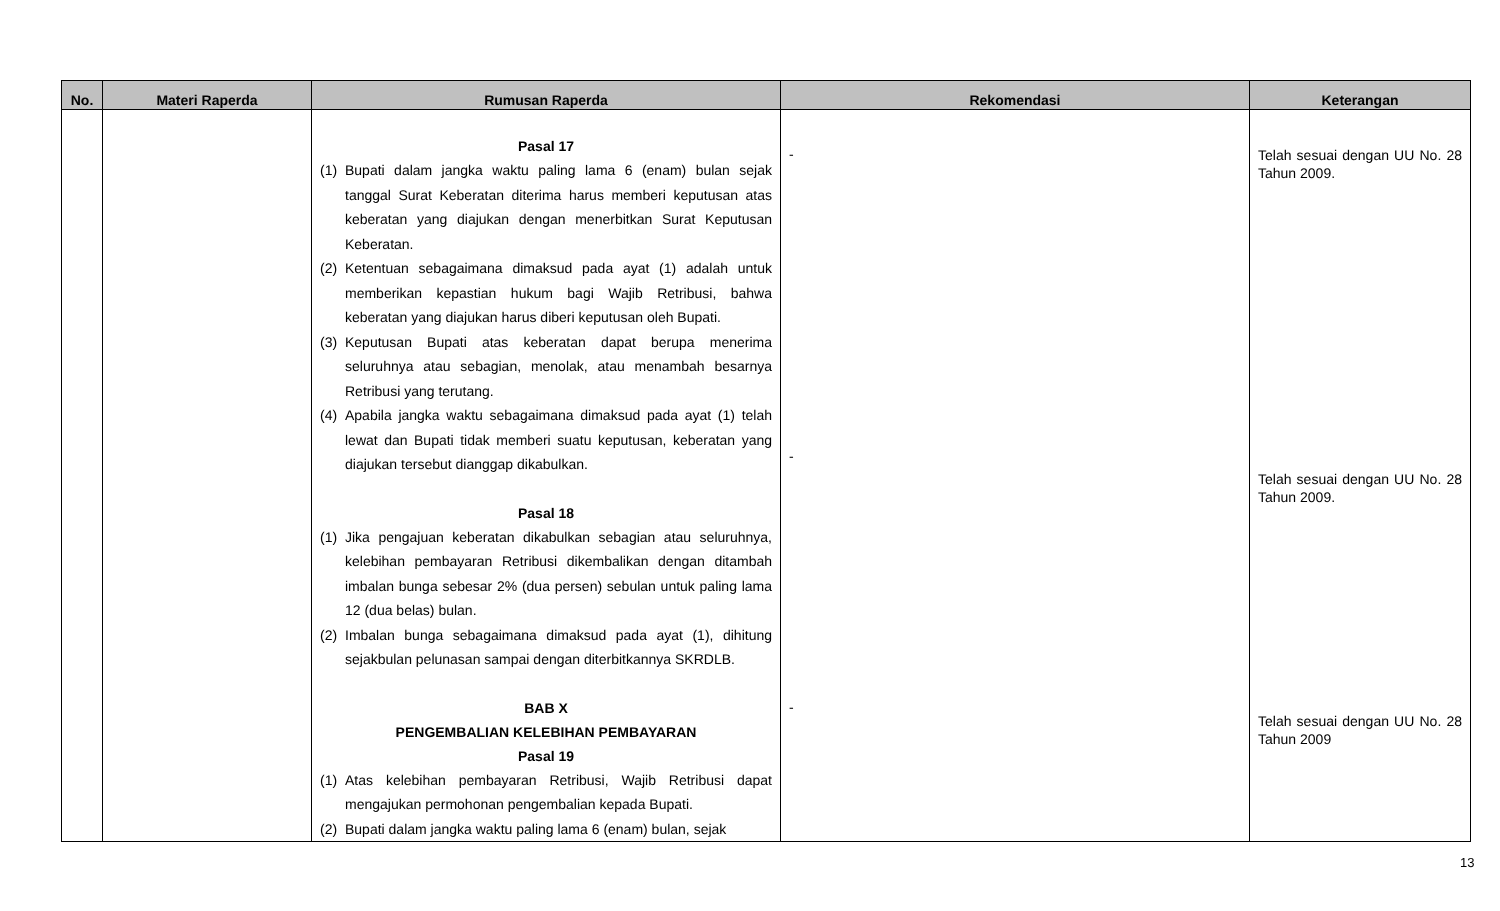| No. | Materi Raperda | Rumusan Raperda | Rekomendasi | Keterangan |
| --- | --- | --- | --- | --- |
| | | Pasal 17 (1) Bupati dalam jangka waktu paling lama 6 (enam) bulan sejak tanggal Surat Keberatan diterima harus memberi keputusan atas keberatan yang diajukan dengan menerbitkan Surat Keputusan Keberatan. (2) Ketentuan sebagaimana dimaksud pada ayat (1) adalah untuk memberikan kepastian hukum bagi Wajib Retribusi, bahwa keberatan yang diajukan harus diberi keputusan oleh Bupati. (3) Keputusan Bupati atas keberatan dapat berupa menerima seluruhnya atau sebagian, menolak, atau menambah besarnya Retribusi yang terutang. (4) Apabila jangka waktu sebagaimana dimaksud pada ayat (1) telah lewat dan Bupati tidak memberi suatu keputusan, keberatan yang diajukan tersebut dianggap dikabulkan. Pasal 18 (1) Jika pengajuan keberatan dikabulkan sebagian atau seluruhnya, kelebihan pembayaran Retribusi dikembalikan dengan ditambah imbalan bunga sebesar 2% (dua persen) sebulan untuk paling lama 12 (dua belas) bulan. (2) Imbalan bunga sebagaimana dimaksud pada ayat (1), dihitung sejakbulan pelunasan sampai dengan diterbitkannya SKRDLB. BAB X PENGEMBALIAN KELEBIHAN PEMBAYARAN Pasal 19 (1) Atas kelebihan pembayaran Retribusi, Wajib Retribusi dapat mengajukan permohonan pengembalian kepada Bupati. (2) Bupati dalam jangka waktu paling lama 6 (enam) bulan, sejak | - - - | Telah sesuai dengan UU No. 28 Tahun 2009. Telah sesuai dengan UU No. 28 Tahun 2009. Telah sesuai dengan UU No. 28 Tahun 2009 |
13